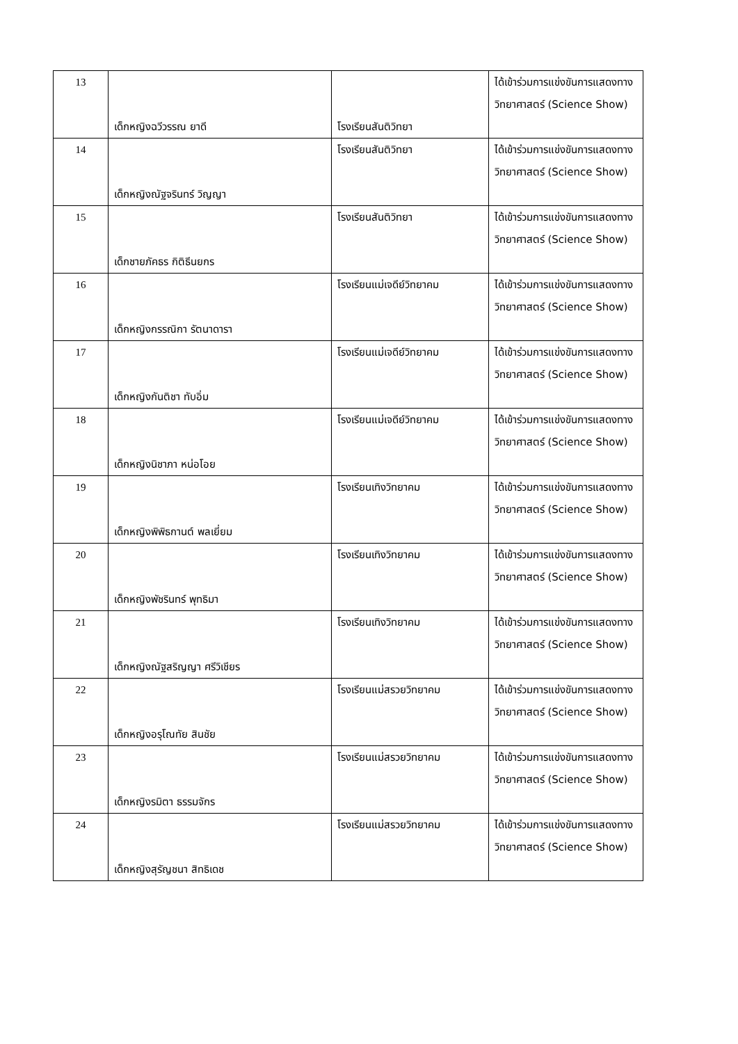| 13 | เด็กหญิงฉวีวรรณ ยาดี | โรงเรียนสันติวิทยา | ได้เข้าร่วมการแข่งขันการแสดงทางวิทยาศาสตร์ (Science Show) |
| 14 | เด็กหญิงณัฐจรินทร์ วิญญา | โรงเรียนสันติวิทยา | ได้เข้าร่วมการแข่งขันการแสดงทางวิทยาศาสตร์ (Science Show) |
| 15 | เด็กชายภัคธร กิติธีนยกร | โรงเรียนสันติวิทยา | ได้เข้าร่วมการแข่งขันการแสดงทางวิทยาศาสตร์ (Science Show) |
| 16 | เด็กหญิงกรรณิกา รัตนาดารา | โรงเรียนแม่เจดีย์วิทยาคม | ได้เข้าร่วมการแข่งขันการแสดงทางวิทยาศาสตร์ (Science Show) |
| 17 | เด็กหญิงกันติชา ทับอิ่ม | โรงเรียนแม่เจดีย์วิทยาคม | ได้เข้าร่วมการแข่งขันการแสดงทางวิทยาศาสตร์ (Science Show) |
| 18 | เด็กหญิงนิชาภา หน่อโอย | โรงเรียนแม่เจดีย์วิทยาคม | ได้เข้าร่วมการแข่งขันการแสดงทางวิทยาศาสตร์ (Science Show) |
| 19 | เด็กหญิงพิพิธกานต์ พลเยี่ยม | โรงเรียนเทิงวิทยาคม | ได้เข้าร่วมการแข่งขันการแสดงทางวิทยาศาสตร์ (Science Show) |
| 20 | เด็กหญิงพัชรินทร์ พุทธิมา | โรงเรียนเทิงวิทยาคม | ได้เข้าร่วมการแข่งขันการแสดงทางวิทยาศาสตร์ (Science Show) |
| 21 | เด็กหญิงณัฐสริญญา ศรีวิเชียร | โรงเรียนเทิงวิทยาคม | ได้เข้าร่วมการแข่งขันการแสดงทางวิทยาศาสตร์ (Science Show) |
| 22 | เด็กหญิงอรุโณทัย สินชัย | โรงเรียนแม่สรวยวิทยาคม | ได้เข้าร่วมการแข่งขันการแสดงทางวิทยาศาสตร์ (Science Show) |
| 23 | เด็กหญิงรมิตา ธรรมจักร | โรงเรียนแม่สรวยวิทยาคม | ได้เข้าร่วมการแข่งขันการแสดงทางวิทยาศาสตร์ (Science Show) |
| 24 | เด็กหญิงสุรัญชนา สิทธิเดช | โรงเรียนแม่สรวยวิทยาคม | ได้เข้าร่วมการแข่งขันการแสดงทางวิทยาศาสตร์ (Science Show) |